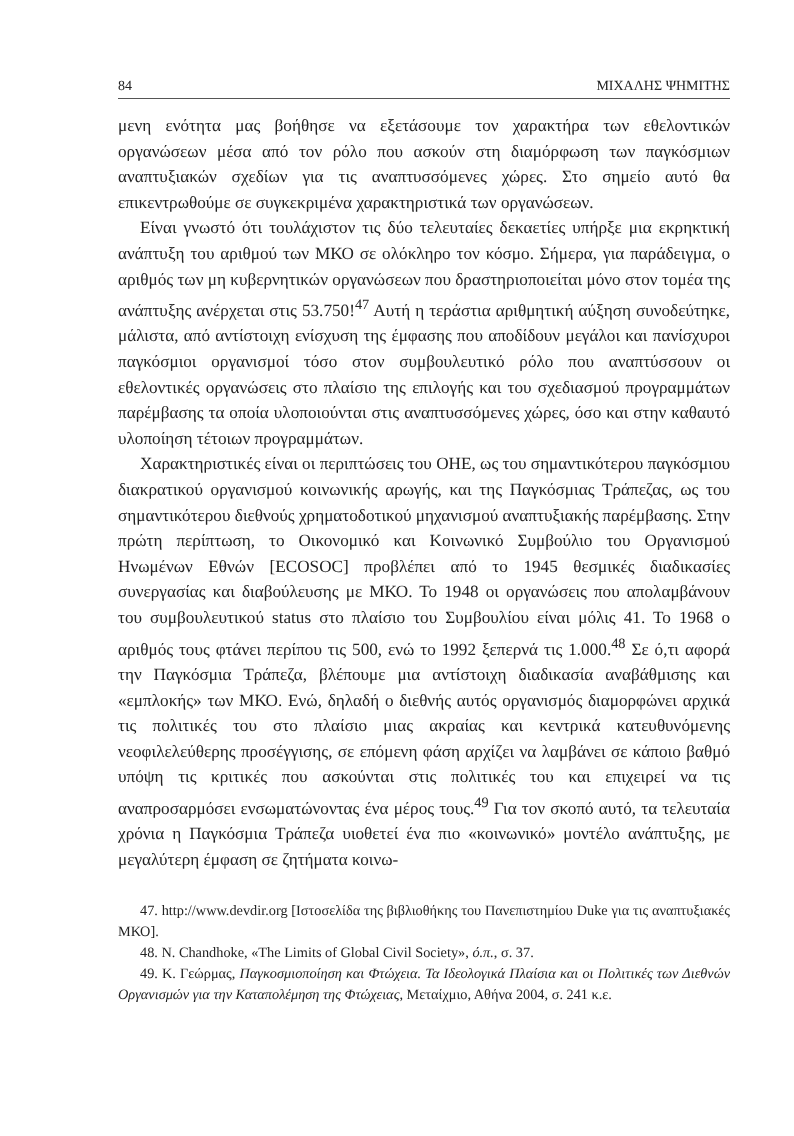84 ΜΙΧΑΛΗΣ ΨΗΜΙΤΗΣ
μενη ενότητα μας βοήθησε να εξετάσουμε τον χαρακτήρα των εθελοντικών οργανώσεων μέσα από τον ρόλο που ασκούν στη διαμόρφωση των παγκόσμιων αναπτυξιακών σχεδίων για τις αναπτυσσόμενες χώρες. Στο σημείο αυτό θα επικεντρωθούμε σε συγκεκριμένα χαρακτηριστικά των οργανώσεων.
Είναι γνωστό ότι τουλάχιστον τις δύο τελευταίες δεκαετίες υπήρξε μια εκρηκτική ανάπτυξη του αριθμού των ΜΚΟ σε ολόκληρο τον κόσμο. Σήμερα, για παράδειγμα, ο αριθμός των μη κυβερνητικών οργανώσεων που δραστηριοποιείται μόνο στον τομέα της ανάπτυξης ανέρχεται στις 53.750!<sup>47</sup> Αυτή η τεράστια αριθμητική αύξηση συνοδεύτηκε, μάλιστα, από αντίστοιχη ενίσχυση της έμφασης που αποδίδουν μεγάλοι και πανίσχυροι παγκόσμιοι οργανισμοί τόσο στον συμβουλευτικό ρόλο που αναπτύσσουν οι εθελοντικές οργανώσεις στο πλαίσιο της επιλογής και του σχεδιασμού προγραμμάτων παρέμβασης τα οποία υλοποιούνται στις αναπτυσσόμενες χώρες, όσο και στην καθαυτό υλοποίηση τέτοιων προγραμμάτων.
Χαρακτηριστικές είναι οι περιπτώσεις του ΟΗΕ, ως του σημαντικότερου παγκόσμιου διακρατικού οργανισμού κοινωνικής αρωγής, και της Παγκόσμιας Τράπεζας, ως του σημαντικότερου διεθνούς χρηματοδοτικού μηχανισμού αναπτυξιακής παρέμβασης. Στην πρώτη περίπτωση, το Οικονομικό και Κοινωνικό Συμβούλιο του Οργανισμού Ηνωμένων Εθνών [ECOSOC] προβλέπει από το 1945 θεσμικές διαδικασίες συνεργασίας και διαβούλευσης με ΜΚΟ. Το 1948 οι οργανώσεις που απολαμβάνουν του συμβουλευτικού status στο πλαίσιο του Συμβουλίου είναι μόλις 41. Το 1968 ο αριθμός τους φτάνει περίπου τις 500, ενώ το 1992 ξεπερνά τις 1.000.<sup>48</sup> Σε ό,τι αφορά την Παγκόσμια Τράπεζα, βλέπουμε μια αντίστοιχη διαδικασία αναβάθμισης και «εμπλοκής» των ΜΚΟ. Ενώ, δηλαδή ο διεθνής αυτός οργανισμός διαμορφώνει αρχικά τις πολιτικές του στο πλαίσιο μιας ακραίας και κεντρικά κατευθυνόμενης νεοφιλελεύθερης προσέγγισης, σε επόμενη φάση αρχίζει να λαμβάνει σε κάποιο βαθμό υπόψη τις κριτικές που ασκούνται στις πολιτικές του και επιχειρεί να τις αναπροσαρμόσει ενσωματώνοντας ένα μέρος τους.<sup>49</sup> Για τον σκοπό αυτό, τα τελευταία χρόνια η Παγκόσμια Τράπεζα υιοθετεί ένα πιο «κοινωνικό» μοντέλο ανάπτυξης, με μεγαλύτερη έμφαση σε ζητήματα κοινω-
47. http://www.devdir.org [Ιστοσελίδα της βιβλιοθήκης του Πανεπιστημίου Duke για τις αναπτυξιακές ΜΚΟ].
48. N. Chandhoke, «The Limits of Global Civil Society», ό.π., σ. 37.
49. Κ. Γεώρμας, Παγκοσμιοποίηση και Φτώχεια. Τα Ιδεολογικά Πλαίσια και οι Πολιτικές των Διεθνών Οργανισμών για την Καταπολέμηση της Φτώχειας, Μεταίχμιο, Αθήνα 2004, σ. 241 κ.ε.